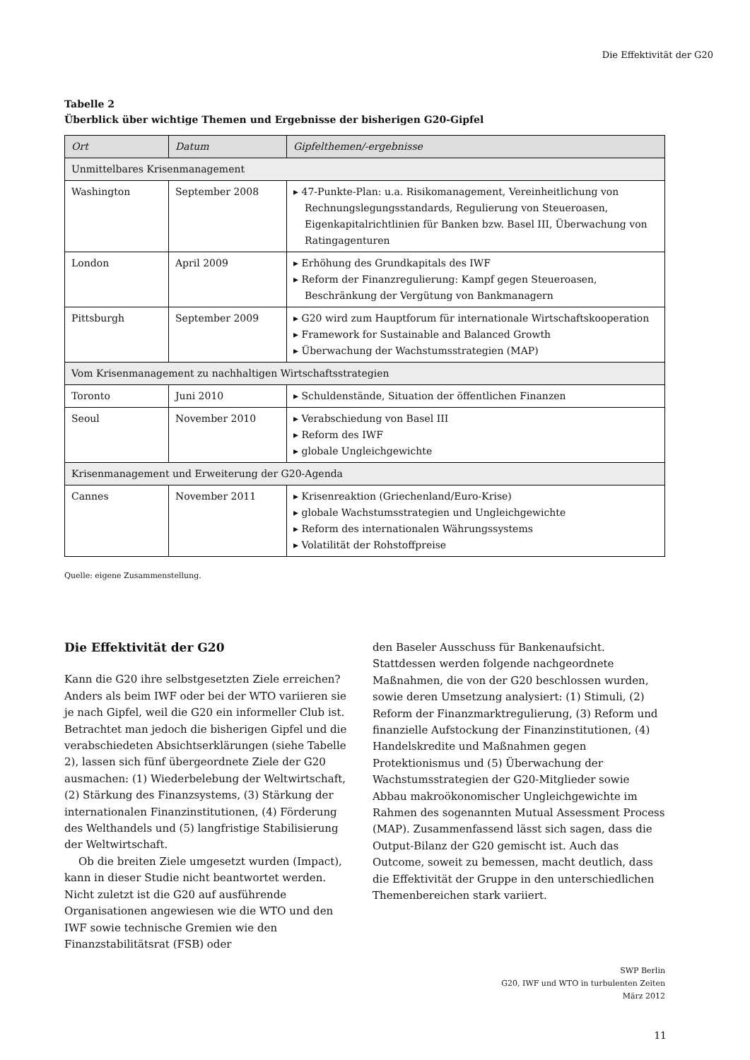Die Effektivität der G20
Tabelle 2
Überblick über wichtige Themen und Ergebnisse der bisherigen G20-Gipfel
| Ort | Datum | Gipfelthemen/-ergebnisse |
| --- | --- | --- |
| Unmittelbares Krisenmanagement | | |
| Washington | September 2008 | ▸ 47-Punkte-Plan: u.a. Risikomanagement, Vereinheitlichung von Rechnungslegungsstandards, Regulierung von Steueroasen, Eigenkapitalrichtlinien für Banken bzw. Basel III, Überwachung von Ratingagenturen |
| London | April 2009 | ▸ Erhöhung des Grundkapitals des IWF ▸ Reform der Finanzregulierung: Kampf gegen Steueroasen, Beschränkung der Vergütung von Bankmanagern |
| Pittsburgh | September 2009 | ▸ G20 wird zum Hauptforum für internationale Wirtschaftskooperation ▸ Framework for Sustainable and Balanced Growth ▸ Überwachung der Wachstumsstrategien (MAP) |
| Vom Krisenmanagement zu nachhaltigen Wirtschaftsstrategien | | |
| Toronto | Juni 2010 | ▸ Schuldenstände, Situation der öffentlichen Finanzen |
| Seoul | November 2010 | ▸ Verabschiedung von Basel III ▸ Reform des IWF ▸ globale Ungleichgewichte |
| Krisenmanagement und Erweiterung der G20-Agenda | | |
| Cannes | November 2011 | ▸ Krisenreaktion (Griechenland/Euro-Krise) ▸ globale Wachstumsstrategien und Ungleichgewichte ▸ Reform des internationalen Währungssystems ▸ Volatilität der Rohstoffpreise |
Quelle: eigene Zusammenstellung.
Die Effektivität der G20
Kann die G20 ihre selbstgesetzten Ziele erreichen? Anders als beim IWF oder bei der WTO variieren sie je nach Gipfel, weil die G20 ein informeller Club ist. Betrachtet man jedoch die bisherigen Gipfel und die verabschiedeten Absichtserklärungen (siehe Tabelle 2), lassen sich fünf übergeordnete Ziele der G20 ausmachen: (1) Wiederbelebung der Weltwirtschaft, (2) Stärkung des Finanzsystems, (3) Stärkung der internationalen Finanzinstitutionen, (4) Förderung des Welthandels und (5) langfristige Stabilisierung der Weltwirtschaft.
Ob die breiten Ziele umgesetzt wurden (Impact), kann in dieser Studie nicht beantwortet werden. Nicht zuletzt ist die G20 auf ausführende Organisationen angewiesen wie die WTO und den IWF sowie technische Gremien wie den Finanzstabilitätsrat (FSB) oder
den Baseler Ausschuss für Bankenaufsicht. Stattdessen werden folgende nachgeordnete Maßnahmen, die von der G20 beschlossen wurden, sowie deren Umsetzung analysiert: (1) Stimuli, (2) Reform der Finanzmarktregulierung, (3) Reform und finanzielle Aufstockung der Finanzinstitutionen, (4) Handelskredite und Maßnahmen gegen Protektionismus und (5) Überwachung der Wachstumsstrategien der G20-Mitglieder sowie Abbau makroökonomischer Ungleichgewichte im Rahmen des sogenannten Mutual Assessment Process (MAP). Zusammenfassend lässt sich sagen, dass die Output-Bilanz der G20 gemischt ist. Auch das Outcome, soweit zu bemessen, macht deutlich, dass die Effektivität der Gruppe in den unterschiedlichen Themenbereichen stark variiert.
SWP Berlin
G20, IWF und WTO in turbulenten Zeiten
März 2012
11